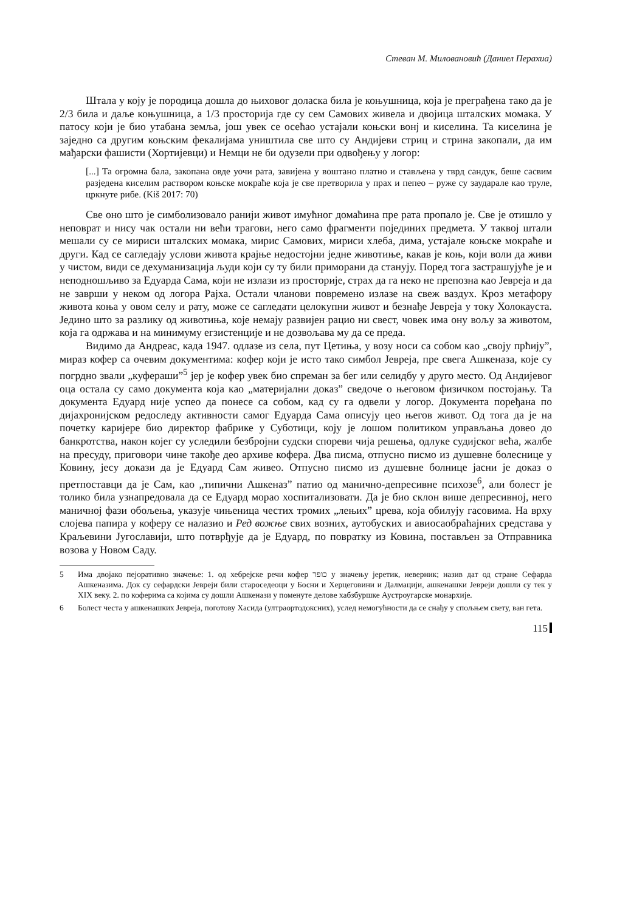Стеван М. Миловановић (Даниел Перахиа)
Штала у коју је породица дошла до њиховог доласка била је коњушница, која је преграђена тако да је 2/3 била и даље коњушница, а 1/3 просторија где су сем Самових живела и двојица шталских момака. У патосу који је био утабана земља, још увек се осећао устајали коњски вонј и киселина. Та киселина је заједно са другим коњским фекалијама уништила све што су Андијеви стриц и стрина закопали, да им мађарски фашисти (Хортијевци) и Немци не би одузели при одвођењу у логор:
[...] Та огромна бала, закопана овде уочи рата, завијена у воштано платно и стављена у тврд сандук, беше сасвим разједена киселим раствором коњске мокраће која је све претворила у прах и пепео – руже су заударале као труле, цркнуте рибе. (Kiš 2017: 70)
Све оно што је симболизовало ранији живот имућног домаћина пре рата пропало је. Све је отишло у неповрат и нису чак остали ни већи трагови, него само фрагменти појединих предмета. У таквој штали мешали су се мириси шталских момака, мирис Самових, мириси хлеба, дима, устајале коњске мокраће и други. Кад се сагледају услови живота крајње недостојни једне животиње, какав је коњ, који воли да живи у чистом, види се дехуманизација људи који су ту били приморани да станују. Поред тога застрашујуће је и неподношљиво за Едуарда Сама, који не излази из просторије, страх да га неко не препозна као Јевреја и да не заврши у неком од логора Рајха. Остали чланови повремено излазе на свеж ваздух. Кроз метафору живота коња у овом селу и рату, може се сагледати целокупни живот и безнађе Јевреја у току Холокауста. Једино што за разлику од животиња, које немају развијен рацио ни свест, човек има ону вољу за животом, која га одржава и на минимуму егзистенције и не дозвољава му да се преда.
Видимо да Андреас, када 1947. одлазе из села, пут Цетиња, у возу носи са собом као „своју прћију”, мираз кофер са очевим документима: кофер који је исто тако симбол Јевреја, пре свега Ашкеназа, које су погрдно звали „куфераши”<sup>5</sup> јер је кофер увек био спреман за бег или селидбу у друго место. Од Андијевог оца остала су само документа која као „материјални доказ” сведоче о његовом физичком постојању. Та документа Едуард није успео да понесе са собом, кад су га одвели у логор. Документа поређана по дијахронијском редоследу активности самог Едуарда Сама описују цео његов живот. Од тога да је на почетку каријере био директор фабрике у Суботици, коју је лошом политиком управљања довео до банкротства, након којег су уследили безбројни судски спореви чија решења, одлуке судијског већа, жалбе на пресуду, приговори чине такође део архиве кофера. Два писма, отпусно писмо из душевне болеснице у Ковину, јесу докази да је Едуард Сам живео. Отпусно писмо из душевне болнице јасни је доказ о претпоставци да је Сам, као „типични Ашкеназ” патио од манично-депресивне психозе<sup>6</sup>, али болест је толико била узнапредовала да се Едуард морао хоспитализовати. Да је био склон више депресивној, него маничној фази обољења, указује чињеница честих тромих „лењих” црева, која обилују гасовима. На врху слојева папира у коферу се налазио и Ред вожње свих возних, аутобуских и авиосаобраћајних средстава у Краљевини Југославији, што потврђује да је Едуард, по повратку из Ковина, постављен за Отправника возова у Новом Саду.
5 Има двојако пејоративно значење: 1. од хебрејске речи кофер כופר у значењу јеретик, неверник; назив дат од стране Сефарда Ашкеназима. Док су сефардски Јевреји били староседеоци у Босни и Херцеговини и Далмацији, ашкенашки Јевреји дошли су тек у XIX веку. 2. по коферима са којима су дошли Ашкенази у поменуте делове хабзбуршке Аустроугарске монархије.
6 Болест честа у ашкенашких Јевреја, поготову Хасида (ултраортодоксних), услед немогућности да се снађу у спољњем свету, ван гета.
115